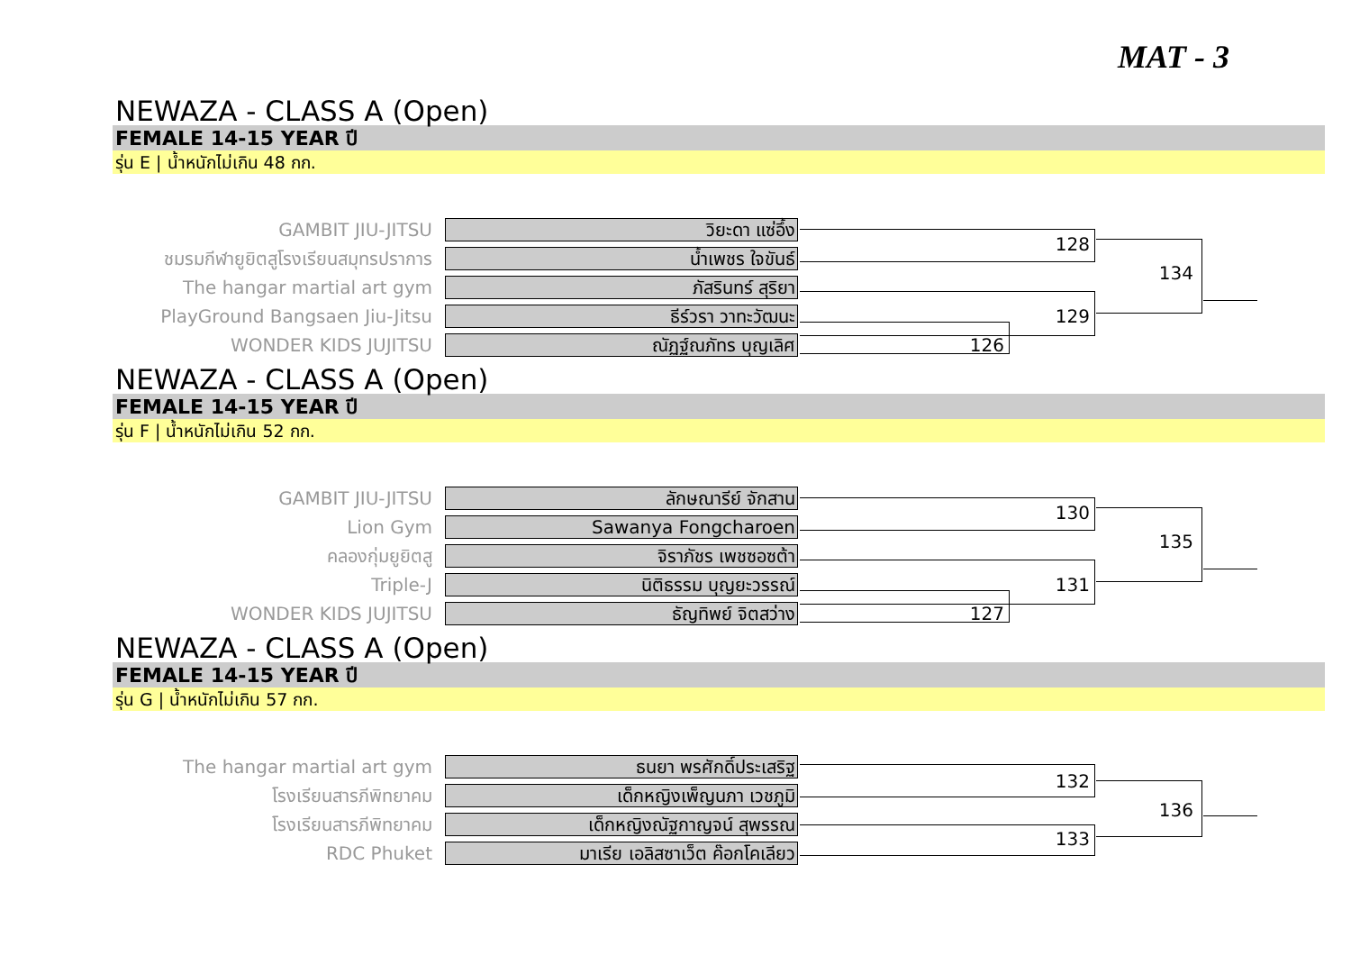MAT - 3
NEWAZA - CLASS A (Open)
FEMALE 14-15 YEAR ปี
รุ่น E | น้ำหนักไม่เกิน 48 กก.
GAMBIT JIU-JITSU
วิยะดา แซ่อึ้ง
ชมรมกีฬายูยิตสูโรงเรียนสมุทรปราการ
น้ำเพชร ใจขันธ์
The hangar martial art gym
ภัสรินทร์ สุริยา
PlayGround Bangsaen Jiu-Jitsu
ธีร์วรา วาทะวัฒนะ
WONDER KIDS JUJITSU
ณัฏฐ์ณภัทร บุญเลิศ
128
134
129
126
NEWAZA - CLASS A (Open)
FEMALE 14-15 YEAR ปี
รุ่น F | น้ำหนักไม่เกิน 52 กก.
GAMBIT JIU-JITSU
ลักษณารีย์ จักสาน
Lion Gym
Sawanya Fongcharoen
คลองกุ่มยูยิตสู
จิราภัชร เพชซอซต้า
Triple-J
นิติธรรม บุญยะวรรณ์
WONDER KIDS JUJITSU
ธัญทิพย์ จิตสว่าง
130
135
131
127
NEWAZA - CLASS A (Open)
FEMALE 14-15 YEAR ปี
รุ่น G | น้ำหนักไม่เกิน 57 กก.
The hangar martial art gym
ธนยา พรศักดิ์ประเสริฐ
โรงเรียนสารภีพิทยาคม
เด็กหญิงเพ็ญนภา เวชภูมิ
โรงเรียนสารภีพิทยาคม
เด็กหญิงณัฐกาญจน์ สุพรรณ
RDC Phuket
มาเรีย เอลิสซาเว็ต ค๊อกโคเลียว
132
136
133